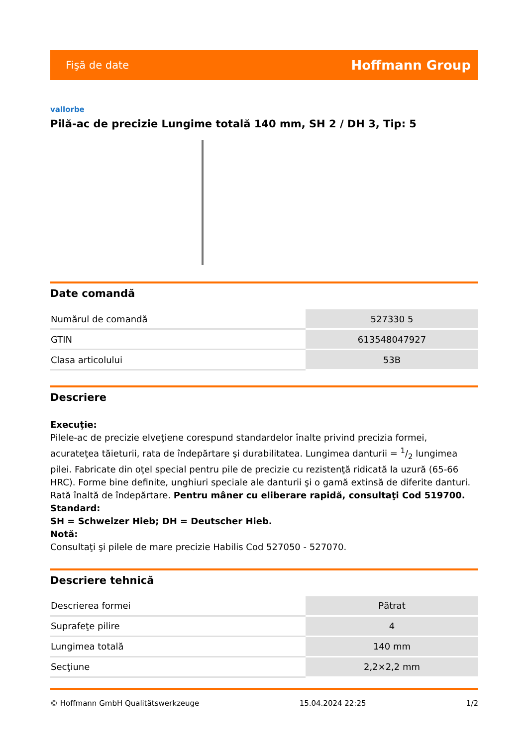Fişă de date Hoffmann Group
vallorbe
Pilă-ac de precizie Lungime totală 140 mm, SH 2 / DH 3, Tip: 5
Date comandă
| Numărul de comandă | 527330 5 |
| GTIN | 613548047927 |
| Clasa articolului | 53B |
Descriere
Execuţie:
Pilele-ac de precizie elveţiene corespund standardelor înalte privind precizia formei, acurateţea tăieturii, rata de îndepărtare şi durabilitatea. Lungimea danturii = 1/2 lungimea pilei. Fabricate din oţel special pentru pile de precizie cu rezistenţă ridicată la uzură (65-66 HRC). Forme bine definite, unghiuri speciale ale danturii şi o gamă extinsă de diferite danturi. Rată înaltă de îndepărtare. Pentru mâner cu eliberare rapidă, consultaţi Cod 519700.
Standard:
SH = Schweizer Hieb; DH = Deutscher Hieb.
Notă:
Consultaţi şi pilele de mare precizie Habilis Cod 527050 - 527070.
Descriere tehnică
| Descrierea formei | Pătrat |
| Suprafeţe pilire | 4 |
| Lungimea totală | 140 mm |
| Secţiune | 2,2×2,2 mm |
© Hoffmann GmbH Qualitätswerkzeuge 15.04.2024 22:25 1/2